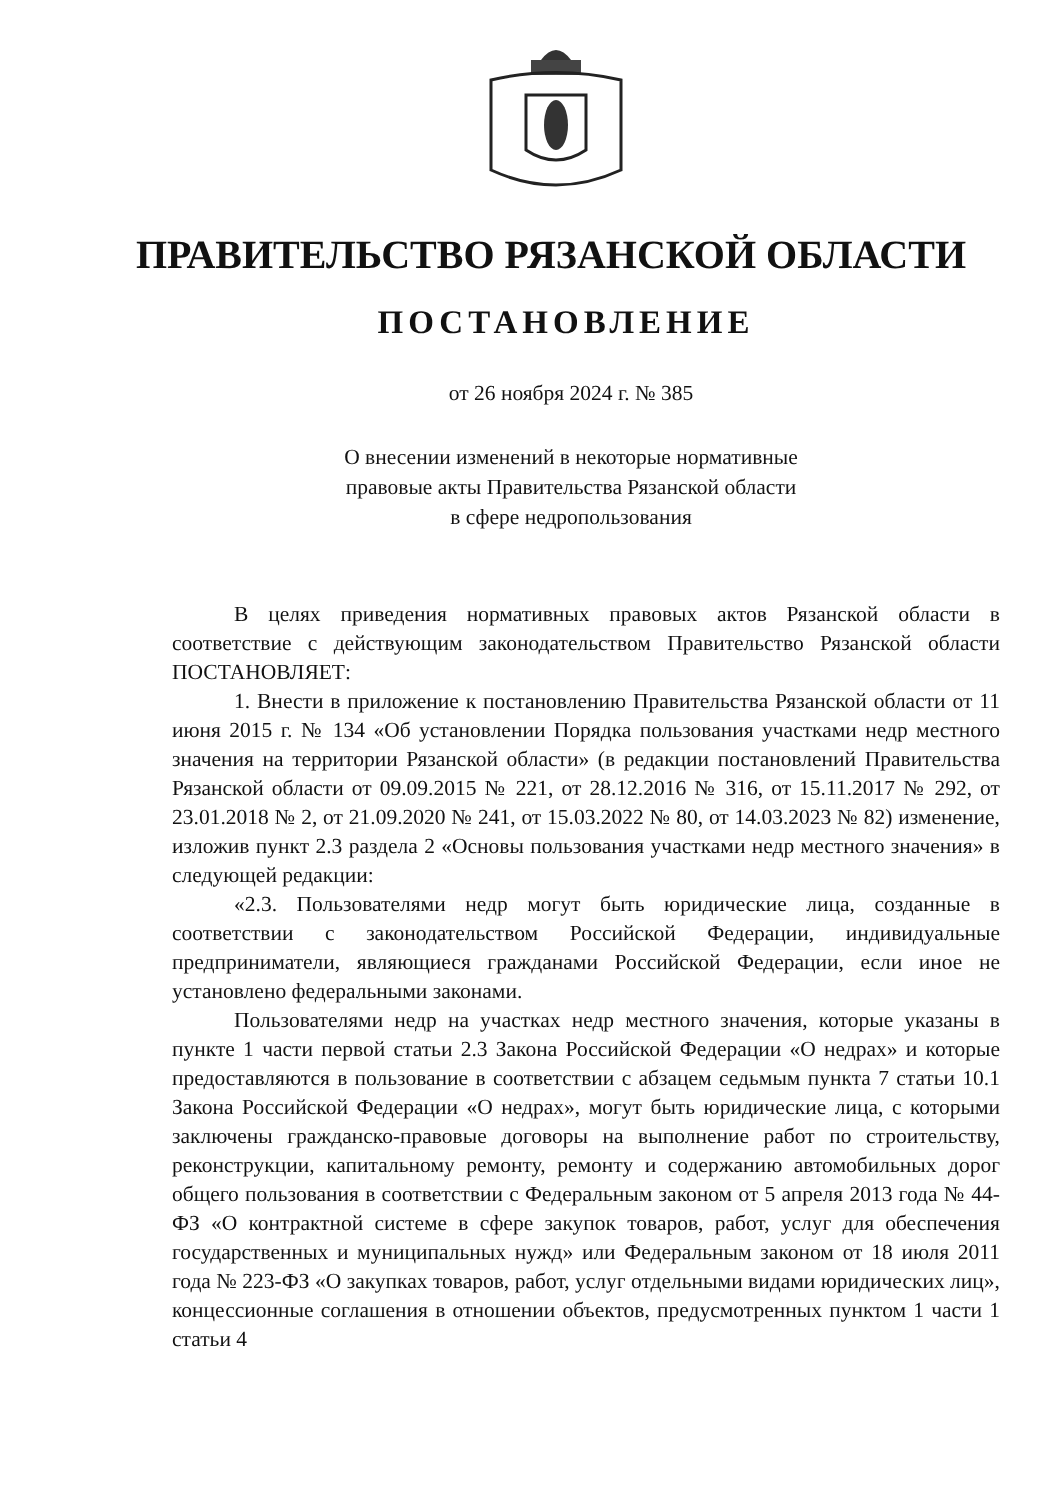ПРАВИТЕЛЬСТВО РЯЗАНСКОЙ ОБЛАСТИ
ПОСТАНОВЛЕНИЕ
от 26 ноября 2024 г. № 385
О внесении изменений в некоторые нормативные
правовые акты Правительства Рязанской области
в сфере недропользования
В целях приведения нормативных правовых актов Рязанской области в соответствие с действующим законодательством Правительство Рязанской области ПОСТАНОВЛЯЕТ:
1. Внести в приложение к постановлению Правительства Рязанской области от 11 июня 2015 г. № 134 «Об установлении Порядка пользования участками недр местного значения на территории Рязанской области» (в редакции постановлений Правительства Рязанской области от 09.09.2015 № 221, от 28.12.2016 № 316, от 15.11.2017 № 292, от 23.01.2018 № 2, от 21.09.2020 № 241, от 15.03.2022 № 80, от 14.03.2023 № 82) изменение, изложив пункт 2.3 раздела 2 «Основы пользования участками недр местного значения» в следующей редакции:
«2.3. Пользователями недр могут быть юридические лица, созданные в соответствии с законодательством Российской Федерации, индивидуальные предприниматели, являющиеся гражданами Российской Федерации, если иное не установлено федеральными законами.
Пользователями недр на участках недр местного значения, которые указаны в пункте 1 части первой статьи 2.3 Закона Российской Федерации «О недрах» и которые предоставляются в пользование в соответствии с абзацем седьмым пункта 7 статьи 10.1 Закона Российской Федерации «О недрах», могут быть юридические лица, с которыми заключены гражданско-правовые договоры на выполнение работ по строительству, реконструкции, капитальному ремонту, ремонту и содержанию автомобильных дорог общего пользования в соответствии с Федеральным законом от 5 апреля 2013 года № 44-ФЗ «О контрактной системе в сфере закупок товаров, работ, услуг для обеспечения государственных и муниципальных нужд» или Федеральным законом от 18 июля 2011 года № 223-ФЗ «О закупках товаров, работ, услуг отдельными видами юридических лиц», концессионные соглашения в отношении объектов, предусмотренных пунктом 1 части 1 статьи 4